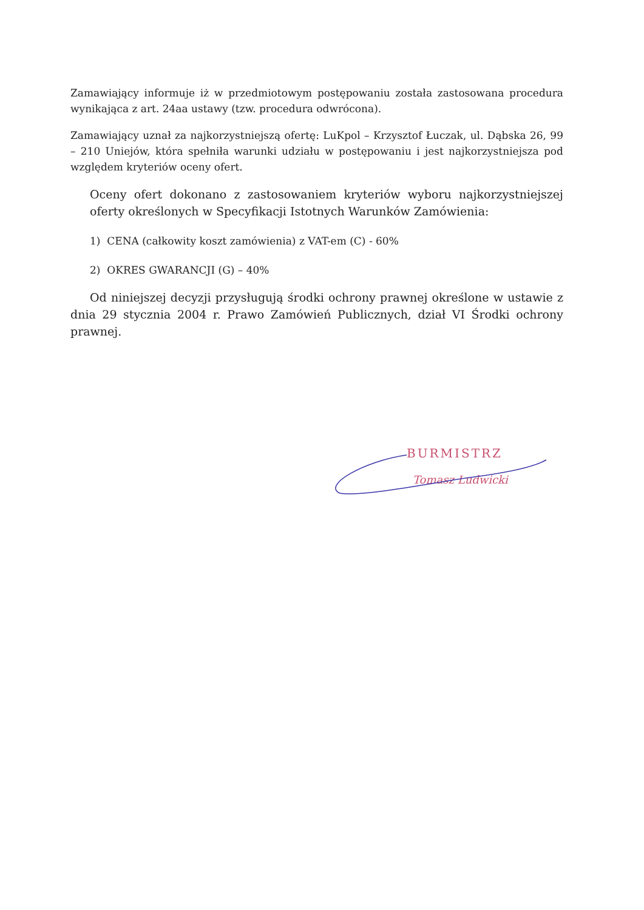Zamawiający informuje iż w przedmiotowym postępowaniu została zastosowana procedura wynikająca z art. 24aa ustawy (tzw. procedura odwrócona).
Zamawiający uznał za najkorzystniejszą ofertę: LuKpol – Krzysztof Łuczak, ul. Dąbska 26, 99 – 210 Uniejów, która spełniła warunki udziału w postępowaniu i jest najkorzystniejsza pod względem kryteriów oceny ofert.
Oceny ofert dokonano z zastosowaniem kryteriów wyboru najkorzystniejszej oferty określonych w Specyfikacji Istotnych Warunków Zamówienia:
1) CENA (całkowity koszt zamówienia) z VAT-em (C) - 60%
2) OKRES GWARANCJI (G) – 40%
Od niniejszej decyzji przysługują środki ochrony prawnej określone w ustawie z dnia 29 stycznia 2004 r. Prawo Zamówień Publicznych, dział VI Środki ochrony prawnej.
BURMISTRZ
Tomasz Ludwicki